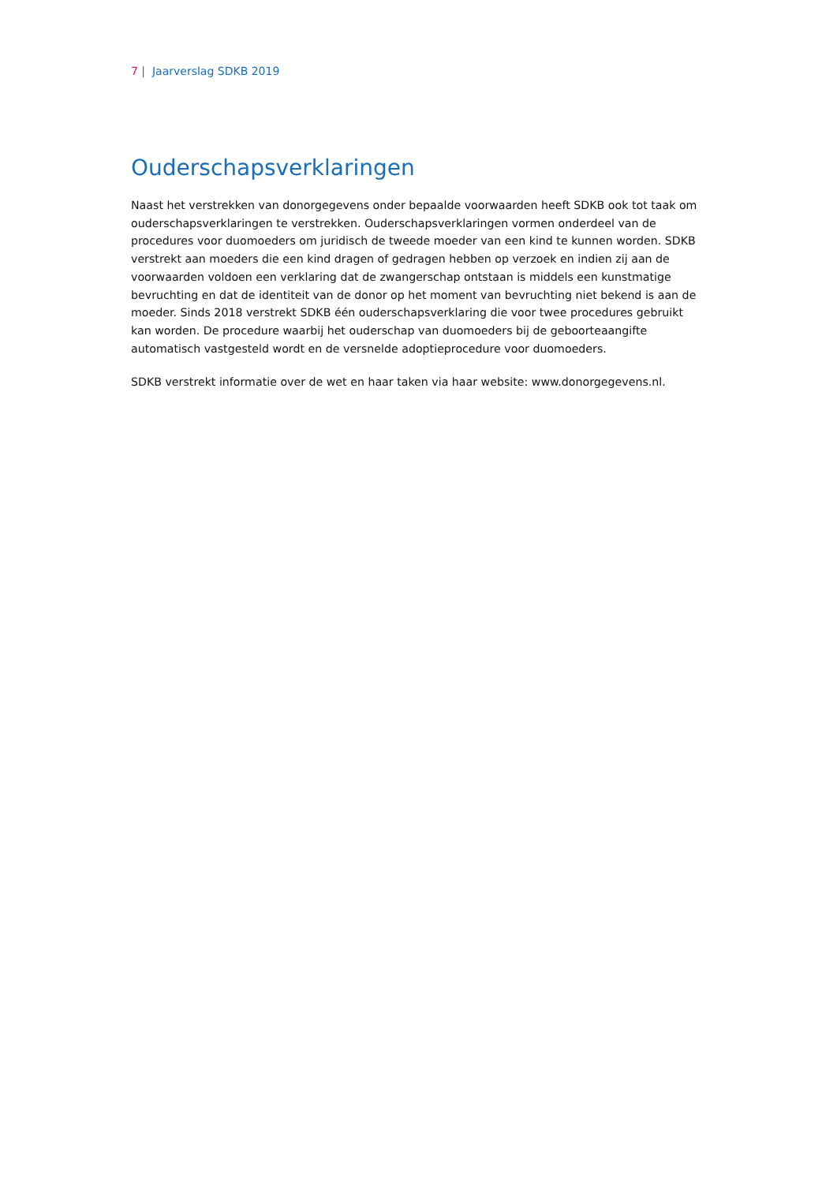7 | Jaarverslag SDKB 2019
Ouderschapsverklaringen
Naast het verstrekken van donorgegevens onder bepaalde voorwaarden heeft SDKB ook tot taak om ouderschapsverklaringen te verstrekken. Ouderschapsverklaringen vormen onderdeel van de procedures voor duomoeders om juridisch de tweede moeder van een kind te kunnen worden. SDKB verstrekt aan moeders die een kind dragen of gedragen hebben op verzoek en indien zij aan de voorwaarden voldoen een verklaring dat de zwangerschap ontstaan is middels een kunstmatige bevruchting en dat de identiteit van de donor op het moment van bevruchting niet bekend is aan de moeder. Sinds 2018 verstrekt SDKB één ouderschapsverklaring die voor twee procedures gebruikt kan worden. De procedure waarbij het ouderschap van duomoeders bij de geboorteaangifte automatisch vastgesteld wordt en de versnelde adoptieprocedure voor duomoeders.
SDKB verstrekt informatie over de wet en haar taken via haar website: www.donorgegevens.nl.